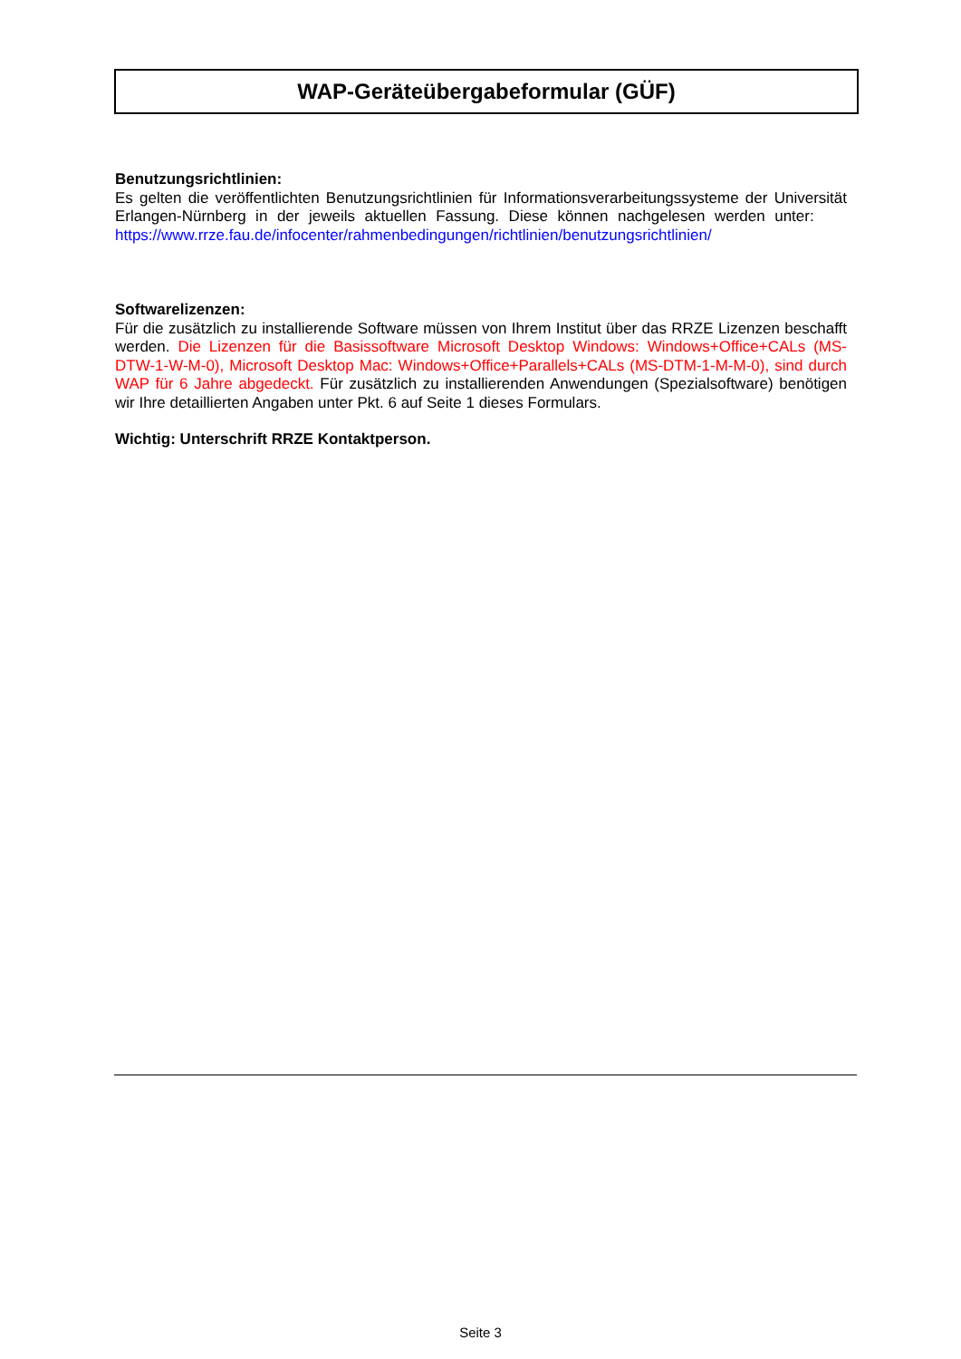WAP-Geräteübergabeformular (GÜF)
Benutzungsrichtlinien:
Es gelten die veröffentlichten Benutzungsrichtlinien für Informationsverarbeitungssysteme der Universität Erlangen-Nürnberg in der jeweils aktuellen Fassung. Diese können nachgelesen werden unter: https://www.rrze.fau.de/infocenter/rahmenbedingungen/richtlinien/benutzungsrichtlinien/
Softwarelizenzen:
Für die zusätzlich zu installierende Software müssen von Ihrem Institut über das RRZE Lizenzen beschafft werden. Die Lizenzen für die Basissoftware Microsoft Desktop Windows: Windows+Office+CALs (MS-DTW-1-W-M-0), Microsoft Desktop Mac: Windows+Office+Parallels+CALs (MS-DTM-1-M-M-0), sind durch WAP für 6 Jahre abgedeckt. Für zusätzlich zu installierenden Anwendungen (Spezialsoftware) benötigen wir Ihre detaillierten Angaben unter Pkt. 6 auf Seite 1 dieses Formulars.
Wichtig: Unterschrift RRZE Kontaktperson.
Seite 3